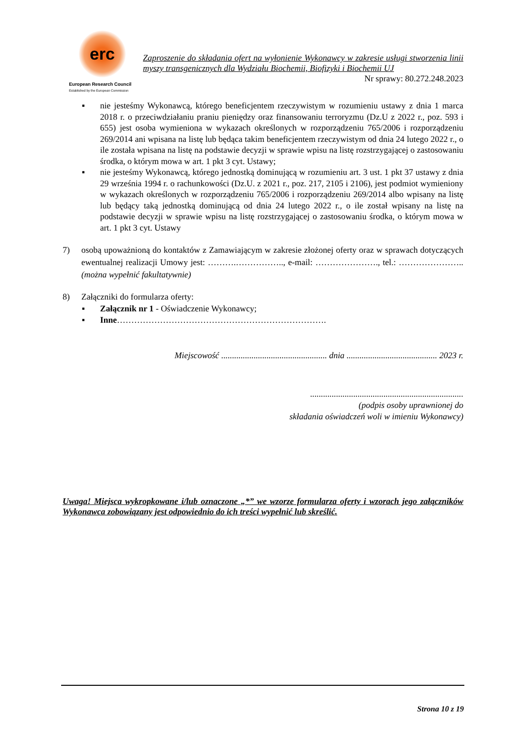erc
European Research Council
Established by the European Commission
Zaproszenie do składania ofert na wyłonienie Wykonawcy w zakresie usługi stworzenia linii myszy transgenicznych dla Wydziału Biochemii, Biofizyki i Biochemii UJ
Nr sprawy: 80.272.248.2023
▪ nie jesteśmy Wykonawcą, którego beneficjentem rzeczywistym w rozumieniu ustawy z dnia 1 marca 2018 r. o przeciwdziałaniu praniu pieniędzy oraz finansowaniu terroryzmu (Dz.U z 2022 r., poz. 593 i 655) jest osoba wymieniona w wykazach określonych w rozporządzeniu 765/2006 i rozporządzeniu 269/2014 ani wpisana na listę lub będąca takim beneficjentem rzeczywistym od dnia 24 lutego 2022 r., o ile została wpisana na listę na podstawie decyzji w sprawie wpisu na listę rozstrzygającej o zastosowaniu środka, o którym mowa w art. 1 pkt 3 cyt. Ustawy;
▪ nie jesteśmy Wykonawcą, którego jednostką dominującą w rozumieniu art. 3 ust. 1 pkt 37 ustawy z dnia 29 września 1994 r. o rachunkowości (Dz.U. z 2021 r., poz. 217, 2105 i 2106), jest podmiot wymieniony w wykazach określonych w rozporządzeniu 765/2006 i rozporządzeniu 269/2014 albo wpisany na listę lub będący taką jednostką dominującą od dnia 24 lutego 2022 r., o ile został wpisany na listę na podstawie decyzji w sprawie wpisu na listę rozstrzygającej o zastosowaniu środka, o którym mowa w art. 1 pkt 3 cyt. Ustawy
7) osobą upoważnioną do kontaktów z Zamawiającym w zakresie złożonej oferty oraz w sprawach dotyczących ewentualnej realizacji Umowy jest: ……….…………….., e-mail: …………………., tel.: ………………….. (można wypełnić fakultatywnie)
8) Załączniki do formularza oferty:
▪ Załącznik nr 1 - Oświadczenie Wykonawcy;
▪ Inne……………………………………………………………….
Miejscowość ................................................. dnia .......................................... 2023 r.
.......................................................................
(podpis osoby uprawnionej do
składania oświadczeń woli w imieniu Wykonawcy)
Uwaga! Miejsca wykropkowane i/lub oznaczone „*” we wzorze formularza oferty i wzorach jego załączników Wykonawca zobowiązany jest odpowiednio do ich treści wypełnić lub skreślić.
Strona 10 z 19